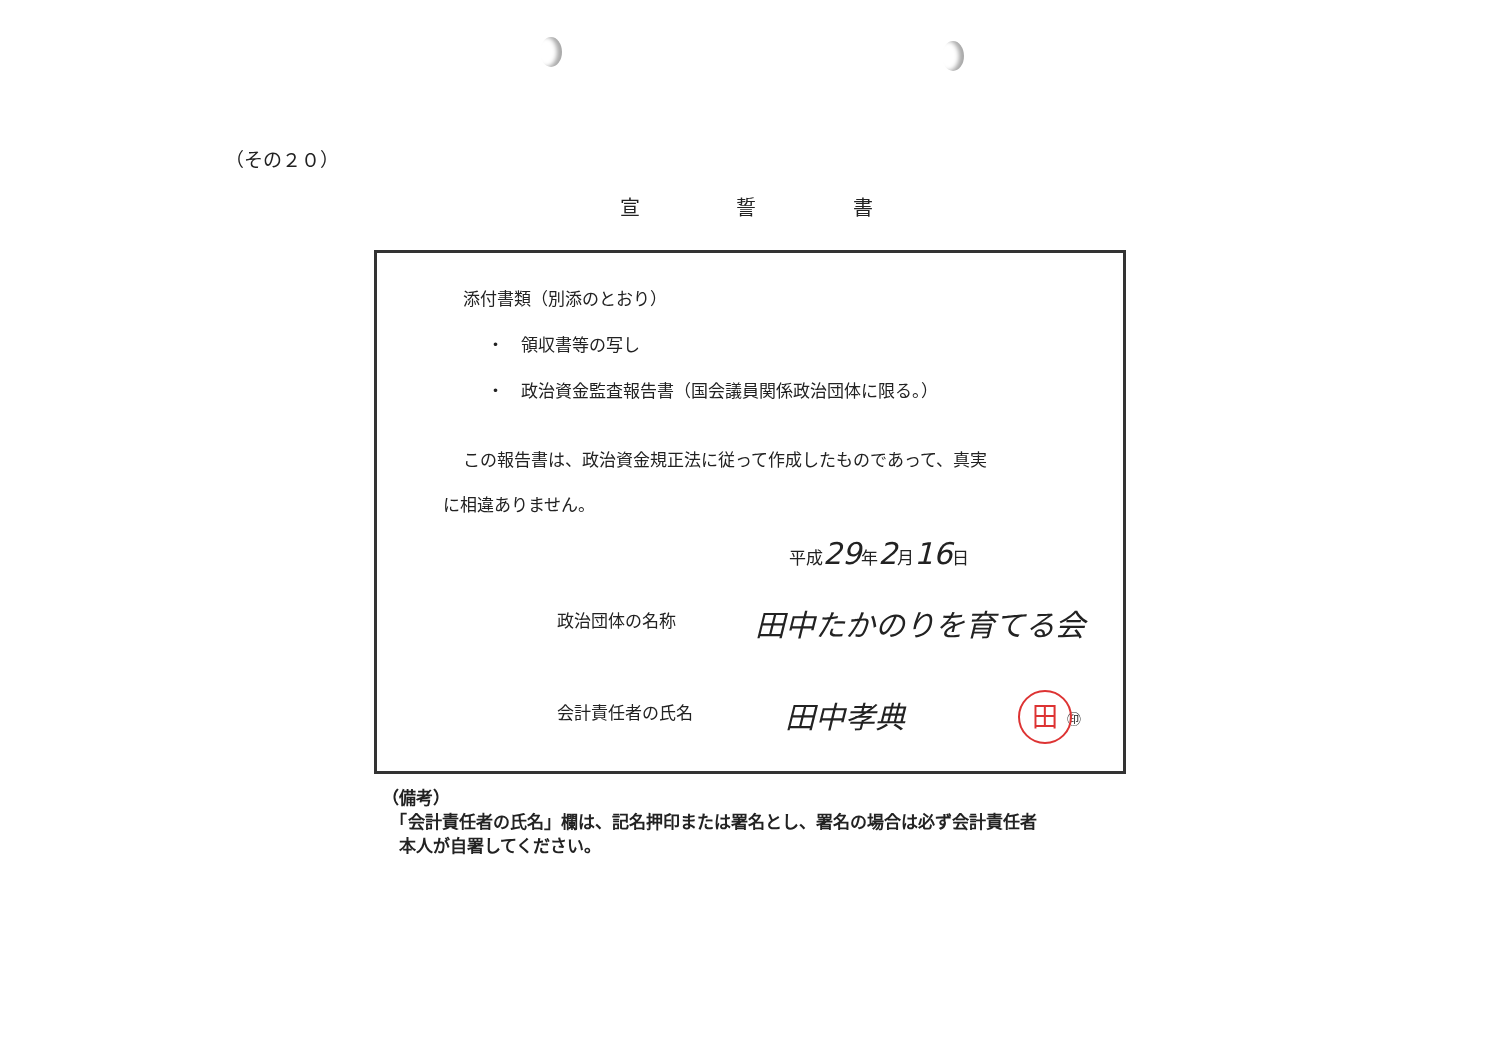（その２０）
宣 誓 書
添付書類（別添のとおり）
・　領収書等の写し
・　政治資金監査報告書（国会議員関係政治団体に限る。）
この報告書は、政治資金規正法に従って作成したものであって、真実
に相違ありません。
平成29年2月16日
政治団体の名称 田中たかのりを育てる会
会計責任者の氏名 田中孝典 ㊞
田
（備考）
　「会計責任者の氏名」欄は、記名押印または署名とし、署名の場合は必ず会計責任者
　本人が自署してください。